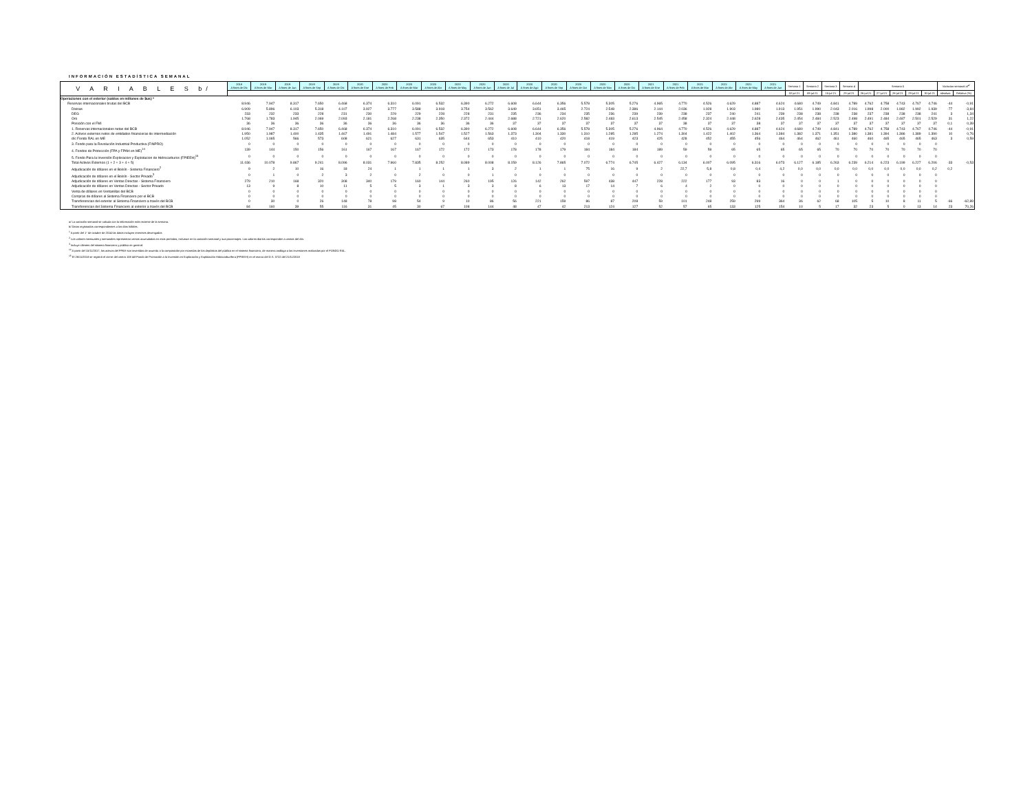INFORMACIÓN ESTADÍSTICA SEMANAL
| V A R I A B L E S b/ | 2018 A fines de Dic | 2019 A fines de Mar | 2019 A fines de Jun | 2019 A fines de Sep | 2019 A fines de Dic | 2020 A fines de Ene | 2020 A fines de Feb | 2020 A fines de Mar | 2020 A fines de Abr | 2020 A fines de May | 2020 A fines de Jun | 2020 A fines de Jul | 2020 A fines de Ago | 2020 A fines de Sep | 2020 A fines de Oct | 2020 A fines de Nov | 2020 A fines de Dic | 2021 A fines de Ene | 2021 A fines de Feb | 2021 A fines de Mar | 2021 A fines de Abr | 2021 A fines de May | 2021 A fines de Jun | Semana 1 | Semana 2 | Semana 3 | Semana 4 | Semana 5 | | | | | Variacion semanal al<sup>a/</sup> | |
| --- | --- | --- | --- | --- | --- | --- | --- | --- | --- | --- | --- | --- | --- | --- | --- | --- | --- | --- | --- | --- | --- | --- | --- | --- | --- | --- | --- | --- | --- | --- | --- | --- | --- | --- |
| | | | | | | | | | | | | | | | | | | | | | | | | 02-jul-21 | 09-jul-21 | 15-jul-21 | 23-jul-21 | 26-jul-21 | 27-jul-21 | 28-jul-21 | 29-jul-21 | 30-jul-21 | absoluta | Relativa (%) |
| Operaciones con el exterior (saldos en millones de $us) * | | | | | | | | | | | | | | | | | | | | | | | | | | | | | | | | | | |
| Reservas internacionales brutas del BCB | 8.946 | 7.947 | 8.317 | 7.650 | 6.468 | 6.374 | 6.310 | 6.091 | 6.532 | 6.390 | 6.272 | 6.608 | 6.644 | 6.356 | 5.578 | 5.305 | 5.276 | 4.965 | 4.770 | 4.526 | 4.629 | 4.887 | 4.624 | 4.680 | 4.749 | 4.841 | 4.789 | 4.762 | 4.758 | 4.743 | 4.767 | 4.746 | -44 | -0,91 |
| Divisas | 6.909 | 5.896 | 6.103 | 5.318 | 4.107 | 3.927 | 3.777 | 3.588 | 3.918 | 3.754 | 3.562 | 3.649 | 3.651 | 3.465 | 2.724 | 2.548 | 2.386 | 2.144 | 2.036 | 1.928 | 1.903 | 1.980 | 1.913 | 1.951 | 1.990 | 2.043 | 2.016 | 1.998 | 2.000 | 1.982 | 1.992 | 1.939 | -77 | -3,84 |
| DEG | 233 | 232 | 233 | 228 | 231 | 230 | 229 | 229 | 228 | 228 | 231 | 235 | 236 | 234 | 235 | 236 | 239 | 239 | 238 | 237 | 240 | 241 | 239 | 238 | 238 | 238 | 238 | 237 | 238 | 238 | 238 | 241 | 3 | 1,34 |
| Oro | 1.768 | 1.783 | 1.945 | 2.069 | 2.093 | 2.181 | 2.268 | 2.238 | 2.350 | 2.372 | 2.444 | 2.688 | 2.721 | 2.620 | 2.582 | 2.483 | 2.613 | 2.545 | 2.458 | 2.324 | 2.448 | 2.628 | 2.435 | 2.454 | 2.484 | 2.523 | 2.498 | 2.491 | 2.484 | 2.487 | 2.501 | 2.529 | 31 | 1,22 |
| Posición con el FMI | 36 | 36 | 36 | 36 | 36 | 36 | 36 | 36 | 36 | 36 | 36 | 37 | 37 | 37 | 37 | 37 | 37 | 37 | 38 | 37 | 37 | 38 | 37 | 37 | 37 | 37 | 37 | 37 | 37 | 37 | 37 | 37 | 0,1 | 0,39 |
| 1. Reservas internacionales netas del BCB | 8.946 | 7.947 | 8.317 | 7.650 | 6.468 | 6.374 | 6.310 | 6.091 | 6.532 | 6.390 | 6.272 | 6.608 | 6.644 | 6.356 | 5.578 | 5.305 | 5.276 | 4.964 | 4.770 | 4.526 | 4.629 | 4.887 | 4.624 | 4.680 | 4.749 | 4.841 | 4.789 | 4.762 | 4.758 | 4.743 | 4.767 | 4.746 | -44 | -0,91 |
| 2. Activos externos netos de entidades financieras de intermediación | 1.950 | 1.987 | 1.400 | 1.435 | 1.467 | 1.491 | 1.484 | 1.577 | 1.547 | 1.527 | 1.563 | 1.373 | 1.304 | 1.330 | 1.310 | 1.285 | 1.285 | 1.274 | 1.304 | 1.422 | 1.402 | 1.364 | 1.384 | 1.382 | 1.371 | 1.351 | 1.380 | 1.381 | 1.394 | 1.386 | 1.389 | 1.390 | 10 | 0,76 |
| d/c Fondo RAL en ME | 1.052 | 1.065 | 566 | 573 | 608 | 621 | 627 | 631 | 635 | 644 | 653 | 410 | 410 | 420 | 418 | 419 | 423 | 425 | 428 | 452 | 455 | 456 | 464 | 464 | 462 | 461 | 460 | 460 | 465 | 465 | 465 | 463 | 3 | 0,59 |
| 3. Fondo para la Revolución Industrial Productiva (FINPRO) | 0 | 0 | 0 | 0 | 0 | 0 | 0 | 0 | 0 | 0 | 0 | 0 | 0 | 0 | 0 | 0 | 0 | 0 | 0 | 0 | 0 | 0 | 0 | 0 | 0 | 0 | 0 | 0 | 0 | 0 | 0 | 0 | | |
| 4. Fondos de Protección (FPA y FPAH en ME)<sup>14</sup> | 139 | 144 | 150 | 156 | 161 | 167 | 167 | 167 | 172 | 172 | 173 | 178 | 178 | 179 | 184 | 184 | 184 | 189 | 59 | 59 | 65 | 65 | 65 | 65 | 65 | 70 | 70 | 70 | 70 | 70 | 70 | 70 | | |
| 5. Fondo Para la Inversión Exploracion y Explotacion de Hidrocarburos (FPIEEH)<sup>15</sup> | 0 | 0 | 0 | 0 | 0 | 0 | 0 | 0 | 0 | 0 | 0 | 0 | 0 | 0 | 0 | 0 | 0 | 0 | 0 | 0 | 0 | 0 | 0 | 0 | 0 | 0 | 0 | 0 | 0 | 0 | 0 | 0 | | |
| Total Activos Externos (1 + 2 + 3 + 4 + 5) | 11.036 | 10.078 | 9.867 | 9.241 | 8.096 | 8.031 | 7.960 | 7.835 | 8.252 | 8.089 | 8.008 | 8.159 | 8.126 | 7.865 | 7.072 | 6.774 | 6.745 | 6.427 | 6.134 | 6.007 | 6.095 | 6.316 | 6.073 | 6.127 | 6.185 | 6.263 | 6.239 | 6.214 | 6.223 | 6.199 | 6.227 | 6.206 | -33 | -0,53 |
| Adjudicación de dólares en el Bolsín - Sistema Financiero<sup>2</sup> | 9 | 2 | 10 | 16 | 18 | 24 | 1 | 1 | 1 | 1 | 3 | 2 | 1 | 1 | 75 | 16 | 9 | 2 | 22,7 | 5,8 | 0,8 | 0,4 | 4,2 | 0,0 | 0,0 | 0,0 | 0,0 | 0,0 | 0,0 | 0,0 | 0,0 | 0,2 | 0,2 | |
| Adjudicación de dólares en el Bolsín - Sector Privado<sup>3</sup> | 0 | 1 | 0 | 2 | 3 | 2 | 0 | 2 | 0 | 0 | 1 | 0 | 0 | 0 | 0 | 0 | 0 | 0 | 0 | 0 | 0 | 0 | 0 | 0 | 0 | 0 | 0 | 0 | 0 | 0 | 0 | 0 | | |
| Adjudicación de dólares en Ventas Directas - Sistema Financiero | 279 | 210 | 168 | 320 | 308 | 340 | 179 | 160 | 144 | 260 | 195 | 126 | 142 | 262 | 597 | 438 | 447 | 228 | 222 | 177 | 93 | 83 | 16 | 0 | 0 | 1 | 0 | 0 | 0 | 0 | 0 | 0 | | |
| Adjudicación de dólares en Ventas Directas - Sector Privado | 13 | 9 | 8 | 10 | 11 | 5 | 5 | 3 | 1 | 3 | 3 | 8 | 6 | 13 | 17 | 14 | 7 | 6 | 4 | 2 | 0 | 0 | 0 | 0 | 0 | 0 | 0 | 0 | 0 | 0 | 0 | 0 | | |
| Venta de dólares en Ventanillas del BCB | 0 | 0 | 0 | 0 | 0 | 0 | 0 | 0 | 0 | 0 | 0 | 0 | 0 | 0 | 0 | 0 | 0 | 0 | 0 | 0 | 0 | 0 | 0 | 0 | 0 | 0 | 0 | 0 | 0 | 0 | 0 | 0 | | |
| Compras de dólares al Sistema Financiero por el BCB | 0 | 0 | 0 | 0 | 0 | 0 | 0 | 0 | 0 | 0 | 0 | 0 | 0 | 0 | 0 | 0 | 0 | 0 | 0 | 0 | 0 | 0 | 0 | 0 | 0 | 0 | 0 | 0 | 0 | 0 | 0 | 0 | | |
| Transferencias del exterior al Sistema Financiero a través del BCB | 0 | 30 | 0 | 26 | 148 | 78 | 98 | 54 | 9 | 10 | 86 | 56 | 221 | 159 | 86 | 87 | 208 | 59 | 101 | 248 | 259 | 299 | 364 | 36 | 62 | 68 | 105 | 5 | 10 | 8 | 11 | 5 | -66 | -62,89 |
| Transferencias del Sistema Financiero al exterior a través del BCB | 84 | 160 | 39 | 55 | 116 | 31 | 45 | 30 | 67 | 108 | 144 | 48 | 47 | 42 | 213 | 124 | 127 | 52 | 57 | 65 | 133 | 125 | 154 | 10 | 5 | 17 | 32 | 23 | 5 | 0 | 13 | 14 | 23 | 70,26 |
a/ La variación semanal se calcula con la información más reciente de la semana.
b/ Datos registrados correspondientes a los días hábiles.
<sup>1</sup> A partir del 1° de octubre de 2014 los datos incluyen intereses devengados
<sup>2</sup> Los valores mensuales y semanales representan ventas acumuladas en esos períodos, inclusive en la variación semanal y sus porcentajes. Los valores diarios corresponden a ventas del día.
<sup>3</sup> Incluye clientes del sistema financiero y público en general.
<sup>14</sup> A partir del 15/11/2017, los activos del FPAH son invertidos de acuerdo a la composición por monedas de los depósitos del público en el sistema financiero, de manera análoga a las inversiones realizadas por el FONDO RAL.
<sup>15</sup> El 26/11/2018 se registró el cierre del centro 108 del Fondo de Promoción a la Inversión en Exploración y Explotación Hidrocarburífera (FPIEEH) en el marco del D.S. 3722 del 21/11/2018